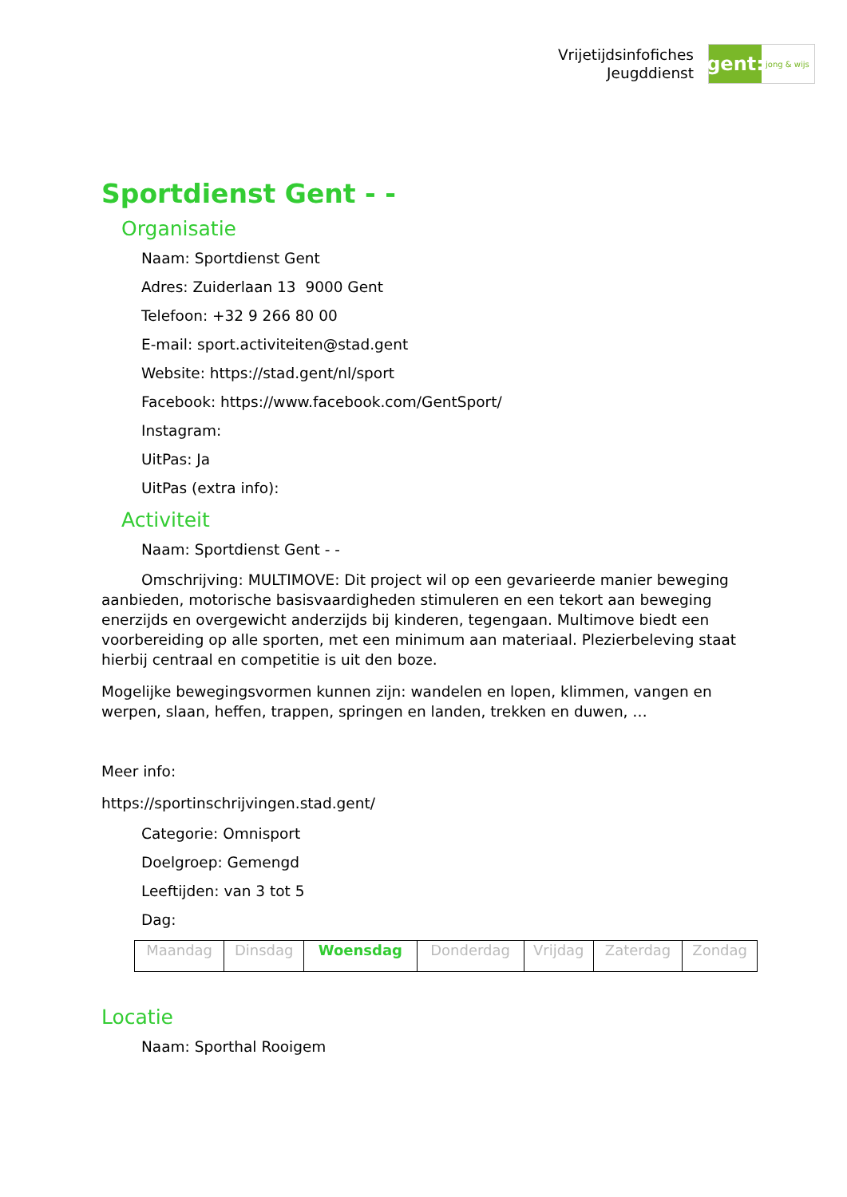Vrijetijdsinfofiches
Jeugddienst
gent:
jong & wijs
Sportdienst Gent - -
Organisatie
Naam: Sportdienst Gent
Adres: Zuiderlaan 13 9000 Gent
Telefoon: +32 9 266 80 00
E-mail: sport.activiteiten@stad.gent
Website: https://stad.gent/nl/sport
Facebook: https://www.facebook.com/GentSport/
Instagram:
UitPas: Ja
UitPas (extra info):
Activiteit
Naam: Sportdienst Gent - -
Omschrijving: MULTIMOVE: Dit project wil op een gevarieerde manier beweging aanbieden, motorische basisvaardigheden stimuleren en een tekort aan beweging enerzijds en overgewicht anderzijds bij kinderen, tegengaan. Multimove biedt een voorbereiding op alle sporten, met een minimum aan materiaal. Plezierbeleving staat hierbij centraal en competitie is uit den boze.
Mogelijke bewegingsvormen kunnen zijn: wandelen en lopen, klimmen, vangen en werpen, slaan, heffen, trappen, springen en landen, trekken en duwen, …
Meer info:
https://sportinschrijvingen.stad.gent/
Categorie: Omnisport
Doelgroep: Gemengd
Leeftijden: van 3 tot 5
Dag:
| Maandag | Dinsdag | Woensdag | Donderdag | Vrijdag | Zaterdag | Zondag |
Locatie
Naam: Sporthal Rooigem